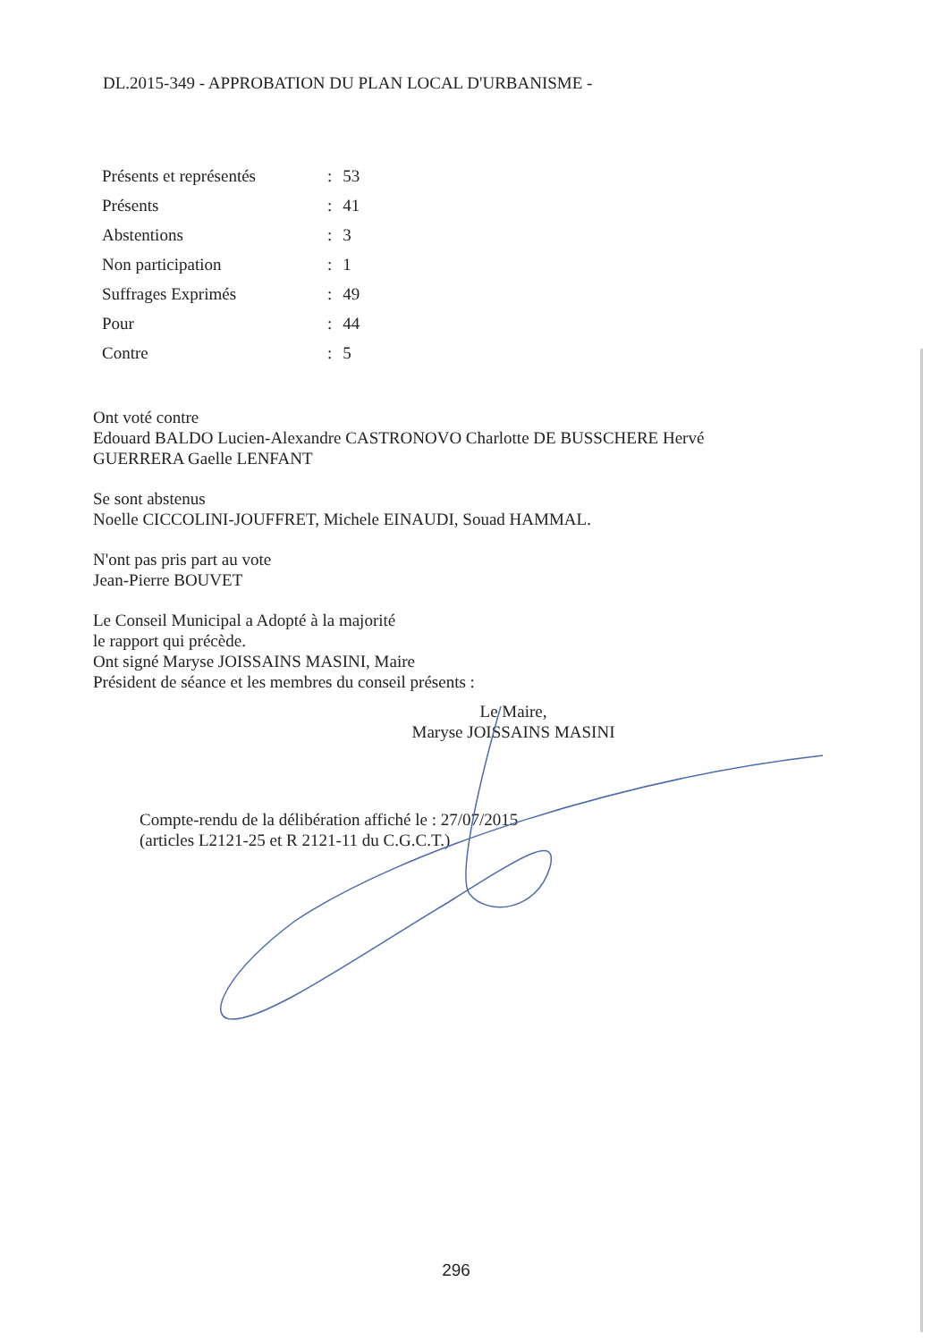DL.2015-349 - APPROBATION DU PLAN LOCAL D'URBANISME -
| Présents et représentés | : | 53 |
| Présents | : | 41 |
| Abstentions | : | 3 |
| Non participation | : | 1 |
| Suffrages Exprimés | : | 49 |
| Pour | : | 44 |
| Contre | : | 5 |
Ont voté contre
Edouard BALDO Lucien-Alexandre CASTRONOVO Charlotte DE BUSSCHERE Hervé GUERRERA Gaelle LENFANT
Se sont abstenus
Noelle CICCOLINI-JOUFFRET, Michele EINAUDI, Souad HAMMAL.
N'ont pas pris part au vote
Jean-Pierre BOUVET
Le Conseil Municipal a Adopté à la majorité
le rapport qui précède.
Ont signé Maryse JOISSAINS MASINI, Maire
Président de séance et les membres du conseil présents :
Le Maire,
Maryse JOISSAINS MASINI
Compte-rendu de la délibération affiché le : 27/07/2015
(articles L2121-25 et R 2121-11 du C.G.C.T.)
296